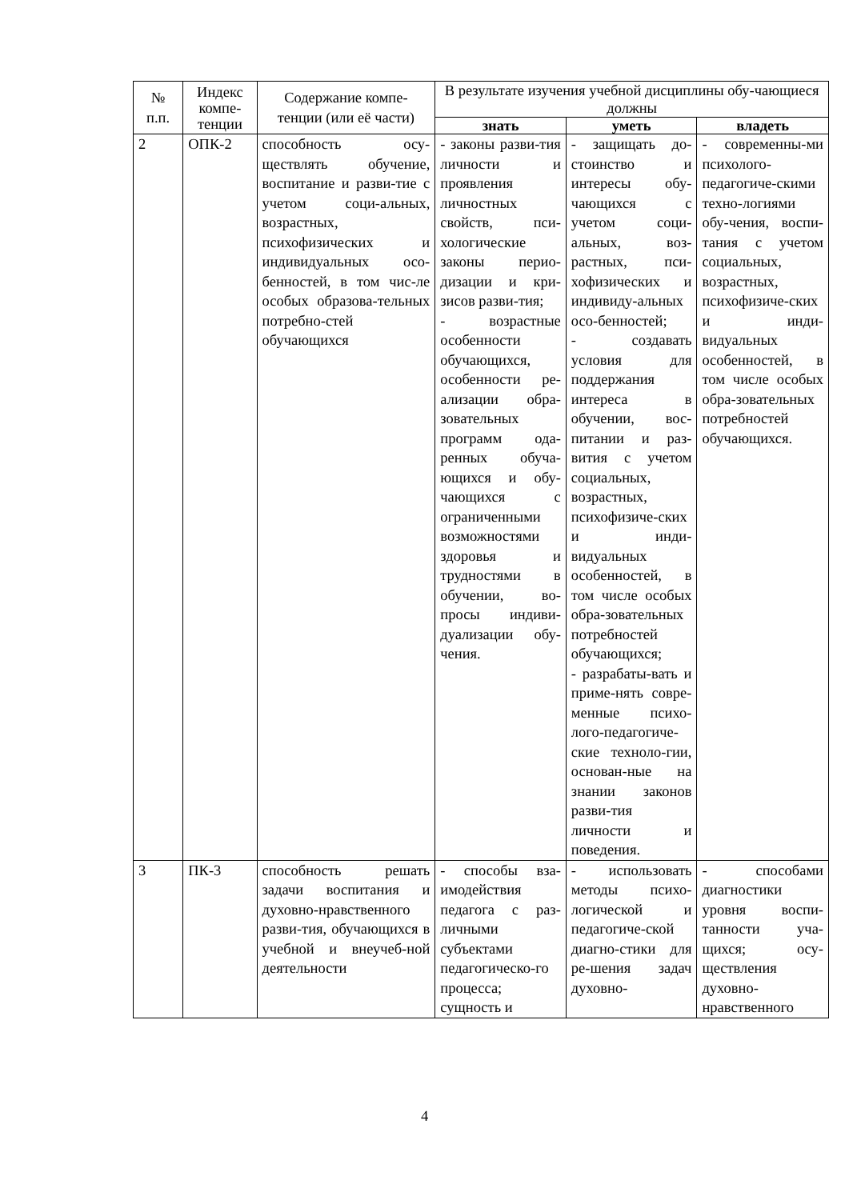| № п.п. | Индекс компе-тенции | Содержание компе-тенции (или её части) | В результате изучения учебной дисциплины обу-чающиеся должны | | |
| --- | --- | --- | --- | --- | --- |
| | | | знать | уметь | владеть |
| 2 | ОПК-2 | способность осу-ществлять обучение, воспитание и разви-тие с учетом соци-альных, возрастных, психофизических и индивидуальных осо-бенностей, в том чис-ле особых образова-тельных потребно-стей обучающихся | - законы разви-тия личности и проявления личностных свойств, пси-хологические законы перио-дизации и кри-зисов разви-тия; - возрастные особенности обучающихся, особенности ре-ализации обра-зовательных программ ода-ренных обуча-ющихся и обу-чающихся с ограниченными возможностями здоровья и трудностями в обучении, во-просы индиви-дуализации обу-чения. | - защищать до-стоинство и интересы обу-чающихся с учетом соци-альных, воз-растных, пси-хофизических и индивиду-альных осо-бенностей; - создавать условия для поддержания интереса в обучении, вос-питании и раз-вития с учетом социальных, возрастных, психофизиче-ских и инди-видуальных особенностей, в том числе особых обра-зовательных потребностей обучающихся; - разрабаты-вать и приме-нять совре-менные психо-лого-педагогиче-ские техноло-гии, основан-ные на знании законов разви-тия личности и поведения. | - современны-ми психолого-педагогиче-скими техно-логиями обу-чения, воспи-тания с учетом социальных, возрастных, психофизиче-ских и инди-видуальных особенностей, в том числе особых обра-зовательных потребностей обучающихся. |
| 3 | ПК-3 | способность решать задачи воспитания и духовно-нравственного разви-тия, обучающихся в учебной и внеучеб-ной деятельности | - способы вза-имодействия педагога с раз-личными субъектами педагогическо-го процесса; сущность и | - использовать методы психо-логической и педагогиче-ской диагно-стики для ре-шения задач духовно- | - способами диагностики уровня воспи-танности уча-щихся; осу-ществления духовно-нравственного |
4